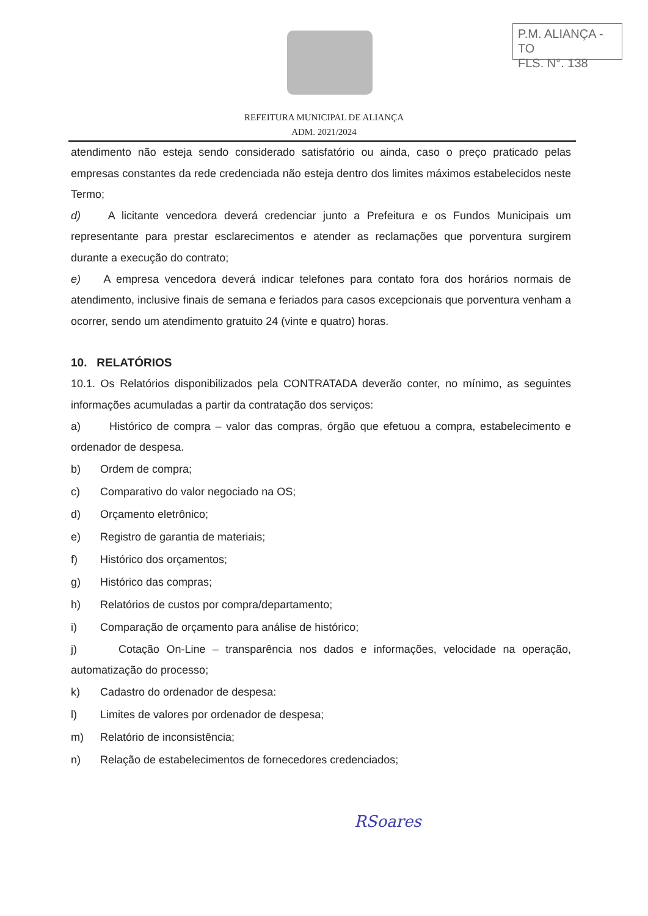P.M. ALIANÇA - TO
FLS. N°. 138
REFEITURA MUNICIPAL DE ALIANÇA
ADM. 2021/2024
atendimento não esteja sendo considerado satisfatório ou ainda, caso o preço praticado pelas empresas constantes da rede credenciada não esteja dentro dos limites máximos estabelecidos neste Termo;
d) A licitante vencedora deverá credenciar junto a Prefeitura e os Fundos Municipais um representante para prestar esclarecimentos e atender as reclamações que porventura surgirem durante a execução do contrato;
e) A empresa vencedora deverá indicar telefones para contato fora dos horários normais de atendimento, inclusive finais de semana e feriados para casos excepcionais que porventura venham a ocorrer, sendo um atendimento gratuito 24 (vinte e quatro) horas.
10. RELATÓRIOS
10.1. Os Relatórios disponibilizados pela CONTRATADA deverão conter, no mínimo, as seguintes informações acumuladas a partir da contratação dos serviços:
a) Histórico de compra – valor das compras, órgão que efetuou a compra, estabelecimento e ordenador de despesa.
b) Ordem de compra;
c) Comparativo do valor negociado na OS;
d) Orçamento eletrônico;
e) Registro de garantia de materiais;
f) Histórico dos orçamentos;
g) Histórico das compras;
h) Relatórios de custos por compra/departamento;
i) Comparação de orçamento para análise de histórico;
j) Cotação On-Line – transparência nos dados e informações, velocidade na operação, automatização do processo;
k) Cadastro do ordenador de despesa:
l) Limites de valores por ordenador de despesa;
m) Relatório de inconsistência;
n) Relação de estabelecimentos de fornecedores credenciados;
RSoares